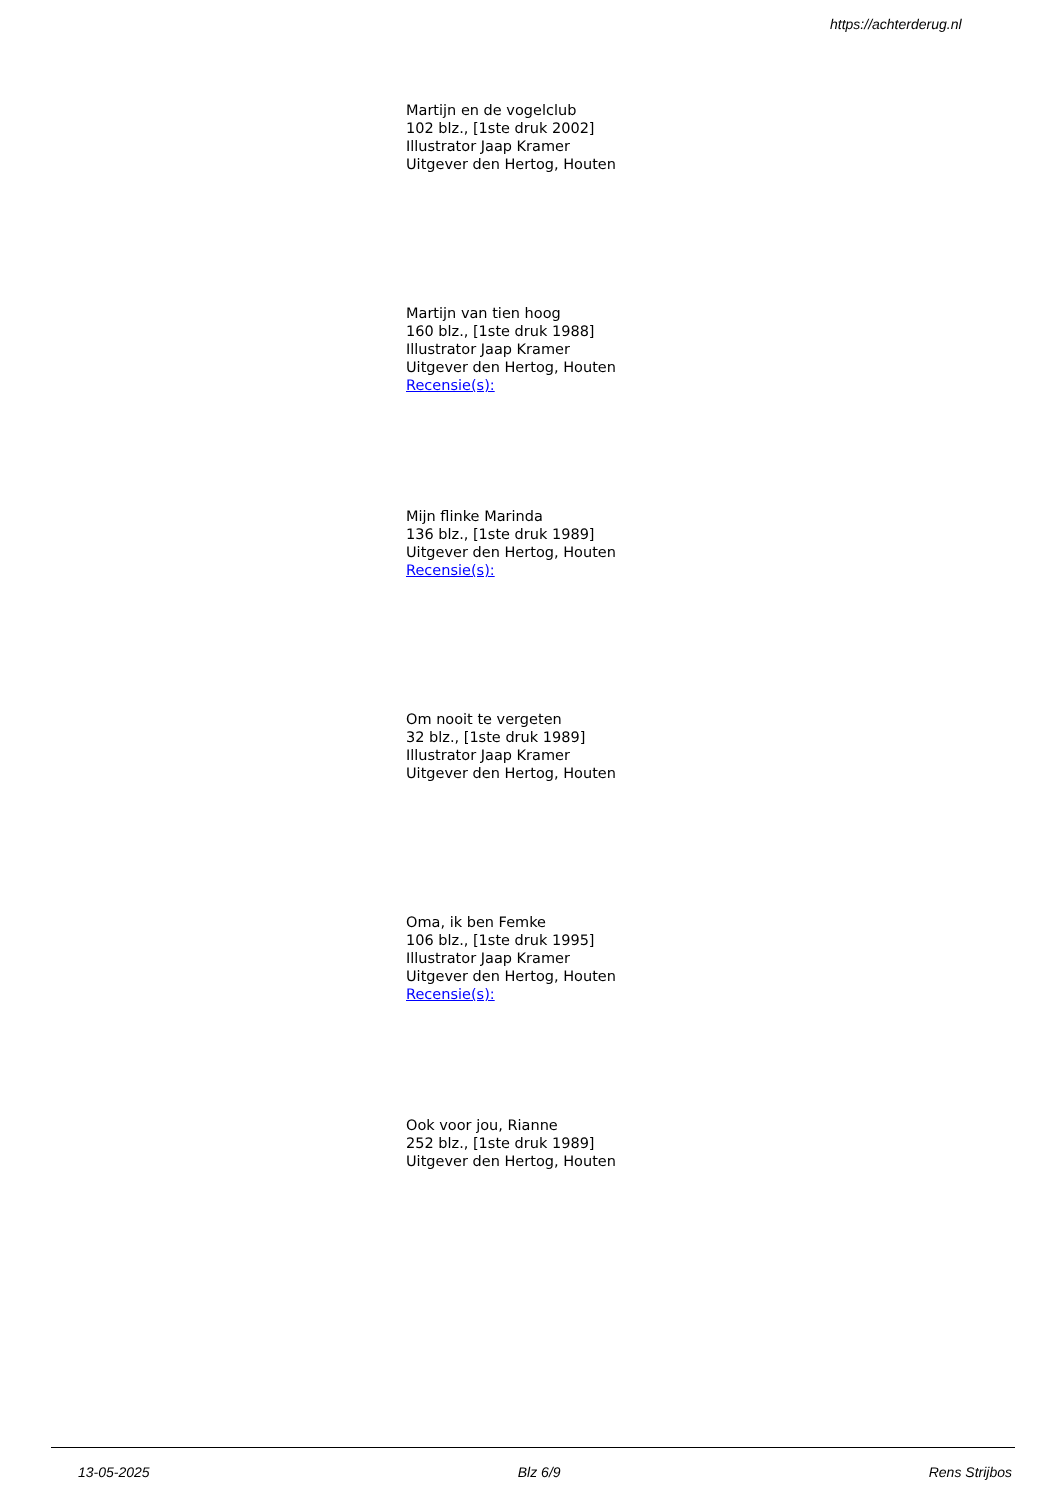https://achterderug.nl
Martijn en de vogelclub
102 blz., [1ste druk 2002]
Illustrator Jaap Kramer
Uitgever den Hertog, Houten
Martijn van tien hoog
160 blz., [1ste druk 1988]
Illustrator Jaap Kramer
Uitgever den Hertog, Houten
Recensie(s):
Mijn flinke Marinda
136 blz., [1ste druk 1989]
Uitgever den Hertog, Houten
Recensie(s):
Om nooit te vergeten
32 blz., [1ste druk 1989]
Illustrator Jaap Kramer
Uitgever den Hertog, Houten
Oma, ik ben Femke
106 blz., [1ste druk 1995]
Illustrator Jaap Kramer
Uitgever den Hertog, Houten
Recensie(s):
Ook voor jou, Rianne
252 blz., [1ste druk 1989]
Uitgever den Hertog, Houten
13-05-2025 Blz 6/9 Rens Strijbos